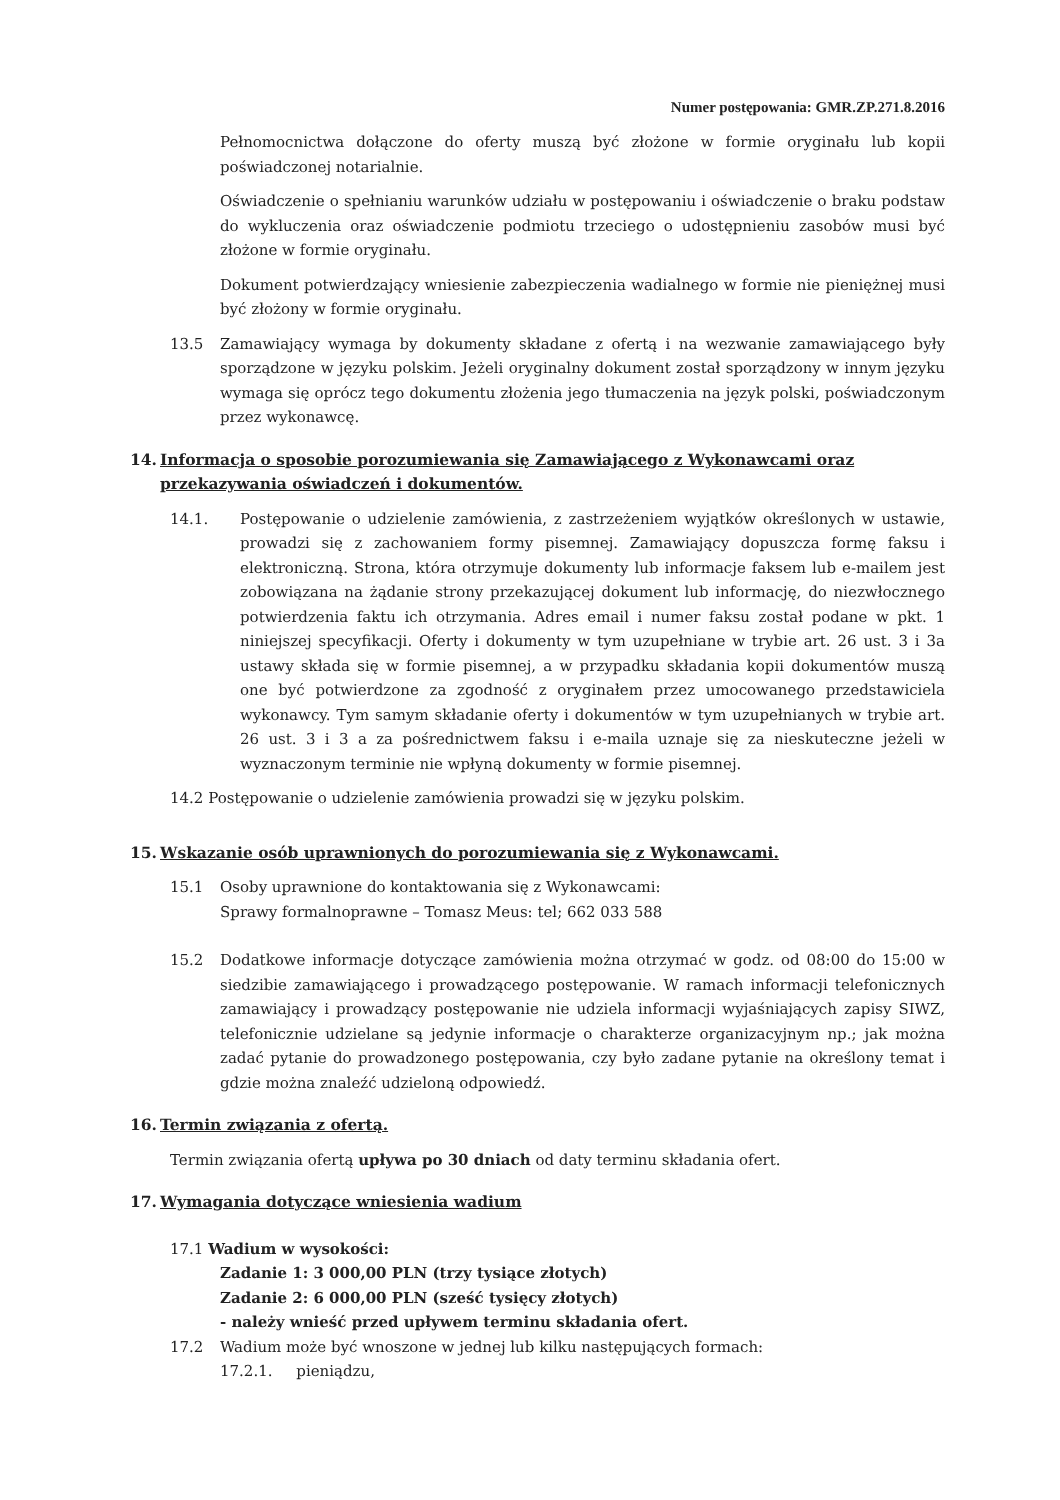Numer postępowania: GMR.ZP.271.8.2016
Pełnomocnictwa dołączone do oferty muszą być złożone w formie oryginału lub kopii poświadczonej notarialnie.
Oświadczenie o spełnianiu warunków udziału w postępowaniu i oświadczenie o braku podstaw do wykluczenia oraz oświadczenie podmiotu trzeciego o udostępnieniu zasobów musi być złożone w formie oryginału.
Dokument potwierdzający wniesienie zabezpieczenia wadialnego w formie nie pieniężnej musi być złożony w formie oryginału.
13.5 Zamawiający wymaga by dokumenty składane z ofertą i na wezwanie zamawiającego były sporządzone w języku polskim. Jeżeli oryginalny dokument został sporządzony w innym języku wymaga się oprócz tego dokumentu złożenia jego tłumaczenia na język polski, poświadczonym przez wykonawcę.
14. Informacja o sposobie porozumiewania się Zamawiającego z Wykonawcami oraz przekazywania oświadczeń i dokumentów.
14.1. Postępowanie o udzielenie zamówienia, z zastrzeżeniem wyjątków określonych w ustawie, prowadzi się z zachowaniem formy pisemnej. Zamawiający dopuszcza formę faksu i elektroniczną. Strona, która otrzymuje dokumenty lub informacje faksem lub e-mailem jest zobowiązana na żądanie strony przekazującej dokument lub informację, do niezwłocznego potwierdzenia faktu ich otrzymania. Adres email i numer faksu został podane w pkt. 1 niniejszej specyfikacji. Oferty i dokumenty w tym uzupełniane w trybie art. 26 ust. 3 i 3a ustawy składa się w formie pisemnej, a w przypadku składania kopii dokumentów muszą one być potwierdzone za zgodność z oryginałem przez umocowanego przedstawiciela wykonawcy. Tym samym składanie oferty i dokumentów w tym uzupełnianych w trybie art. 26 ust. 3 i 3 a za pośrednictwem faksu i e-maila uznaje się za nieskuteczne jeżeli w wyznaczonym terminie nie wpłyną dokumenty w formie pisemnej.
14.2 Postępowanie o udzielenie zamówienia prowadzi się w języku polskim.
15. Wskazanie osób uprawnionych do porozumiewania się z Wykonawcami.
15.1 Osoby uprawnione do kontaktowania się z Wykonawcami:
Sprawy formalnoprawne – Tomasz Meus: tel; 662 033 588
15.2 Dodatkowe informacje dotyczące zamówienia można otrzymać w godz. od 08:00 do 15:00 w siedzibie zamawiającego i prowadzącego postępowanie. W ramach informacji telefonicznych zamawiający i prowadzący postępowanie nie udziela informacji wyjaśniających zapisy SIWZ, telefonicznie udzielane są jedynie informacje o charakterze organizacyjnym np.; jak można zadać pytanie do prowadzonego postępowania, czy było zadane pytanie na określony temat i gdzie można znaleźć udzieloną odpowiedź.
16. Termin związania z ofertą.
Termin związania ofertą upływa po 30 dniach od daty terminu składania ofert.
17. Wymagania dotyczące wniesienia wadium
17.1 Wadium w wysokości:
Zadanie 1: 3 000,00 PLN (trzy tysiące złotych)
Zadanie 2: 6 000,00 PLN (sześć tysięcy złotych)
- należy wnieść przed upływem terminu składania ofert.
17.2 Wadium może być wnoszone w jednej lub kilku następujących formach:
17.2.1. pieniądzu,